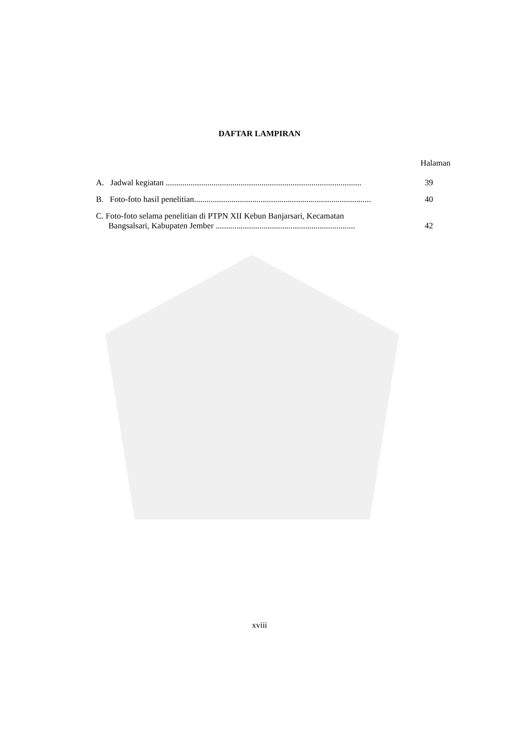DAFTAR LAMPIRAN
Halaman
A. Jadwal kegiatan ..............................................................................................
39
B. Foto-foto hasil penelitian.....................................................................................
40
C. Foto-foto selama penelitian di PTPN XII Kebun Banjarsari, Kecamatan
Bangsalsari, Kabupaten Jember ...................................................................
42
xviii